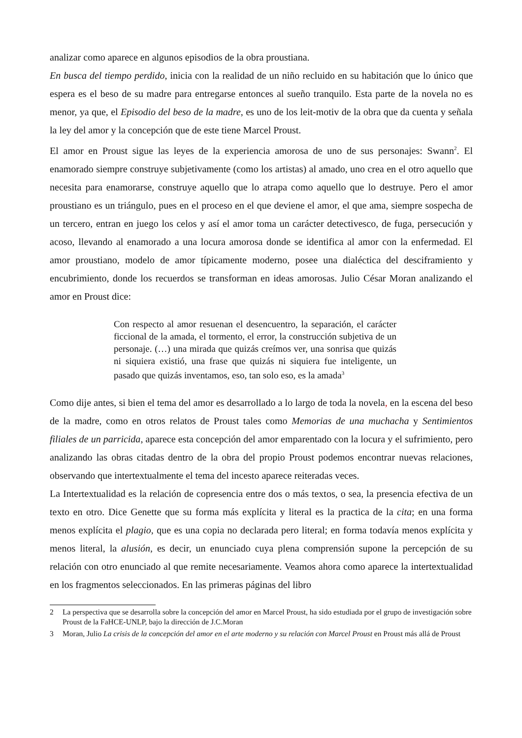analizar como aparece en algunos episodios de la obra proustiana.
En busca del tiempo perdido, inicia con la realidad de un niño recluido en su habitación que lo único que espera es el beso de su madre para entregarse entonces al sueño tranquilo. Esta parte de la novela no es menor, ya que, el Episodio del beso de la madre, es uno de los leit-motiv de la obra que da cuenta y señala la ley del amor y la concepción que de este tiene Marcel Proust.
El amor en Proust sigue las leyes de la experiencia amorosa de uno de sus personajes: Swann<sup>2</sup>. El enamorado siempre construye subjetivamente (como los artistas) al amado, uno crea en el otro aquello que necesita para enamorarse, construye aquello que lo atrapa como aquello que lo destruye. Pero el amor proustiano es un triángulo, pues en el proceso en el que deviene el amor, el que ama, siempre sospecha de un tercero, entran en juego los celos y así el amor toma un carácter detectivesco, de fuga, persecución y acoso, llevando al enamorado a una locura amorosa donde se identifica al amor con la enfermedad. El amor proustiano, modelo de amor típicamente moderno, posee una dialéctica del desciframiento y encubrimiento, donde los recuerdos se transforman en ideas amorosas. Julio César Moran analizando el amor en Proust dice:
Con respecto al amor resuenan el desencuentro, la separación, el carácter ficcional de la amada, el tormento, el error, la construcción subjetiva de un personaje. (…) una mirada que quizás creímos ver, una sonrisa que quizás ni siquiera existió, una frase que quizás ni siquiera fue inteligente, un pasado que quizás inventamos, eso, tan solo eso, es la amada<sup>3</sup>
Como dije antes, si bien el tema del amor es desarrollado a lo largo de toda la novela, en la escena del beso de la madre, como en otros relatos de Proust tales como Memorias de una muchacha y Sentimientos filiales de un parricida, aparece esta concepción del amor emparentado con la locura y el sufrimiento, pero analizando las obras citadas dentro de la obra del propio Proust podemos encontrar nuevas relaciones, observando que intertextualmente el tema del incesto aparece reiteradas veces.
La Intertextualidad es la relación de copresencia entre dos o más textos, o sea, la presencia efectiva de un texto en otro. Dice Genette que su forma más explícita y literal es la practica de la cita; en una forma menos explícita el plagio, que es una copia no declarada pero literal; en forma todavía menos explícita y menos literal, la alusión, es decir, un enunciado cuya plena comprensión supone la percepción de su relación con otro enunciado al que remite necesariamente. Veamos ahora como aparece la intertextualidad en los fragmentos seleccionados. En las primeras páginas del libro
2 La perspectiva que se desarrolla sobre la concepción del amor en Marcel Proust, ha sido estudiada por el grupo de investigación sobre Proust de la FaHCE-UNLP, bajo la dirección de J.C.Moran
3 Moran, Julio La crisis de la concepción del amor en el arte moderno y su relación con Marcel Proust en Proust más allá de Proust